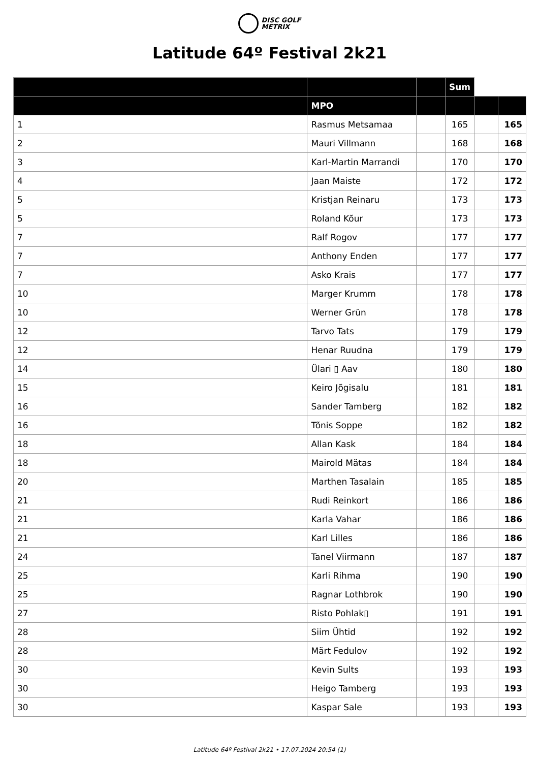DISC GOLF
METRIX
Latitude 64º Festival 2k21
| | | | Sum | | |
| --- | --- | --- | --- | --- | --- |
| | MPO | | | | |
| 1 | Rasmus Metsamaa | | 165 | | 165 |
| 2 | Mauri Villmann | | 168 | | 168 |
| 3 | Karl-Martin Marrandi | | 170 | | 170 |
| 4 | Jaan Maiste | | 172 | | 172 |
| 5 | Kristjan Reinaru | | 173 | | 173 |
| 5 | Roland Kõur | | 173 | | 173 |
| 7 | Ralf Rogov | | 177 | | 177 |
| 7 | Anthony Enden | | 177 | | 177 |
| 7 | Asko Krais | | 177 | | 177 |
| 10 | Marger Krumm | | 178 | | 178 |
| 10 | Werner Grün | | 178 | | 178 |
| 12 | Tarvo Tats | | 179 | | 179 |
| 12 | Henar Ruudna | | 179 | | 179 |
| 14 | Ülari ▯ Aav | | 180 | | 180 |
| 15 | Keiro Jõgisalu | | 181 | | 181 |
| 16 | Sander Tamberg | | 182 | | 182 |
| 16 | Tõnis Soppe | | 182 | | 182 |
| 18 | Allan Kask | | 184 | | 184 |
| 18 | Mairold Mätas | | 184 | | 184 |
| 20 | Marthen Tasalain | | 185 | | 185 |
| 21 | Rudi Reinkort | | 186 | | 186 |
| 21 | Karla Vahar | | 186 | | 186 |
| 21 | Karl Lilles | | 186 | | 186 |
| 24 | Tanel Viirmann | | 187 | | 187 |
| 25 | Karli Rihma | | 190 | | 190 |
| 25 | Ragnar Lothbrok | | 190 | | 190 |
| 27 | Risto Pohlak▯ | | 191 | | 191 |
| 28 | Siim Ühtid | | 192 | | 192 |
| 28 | Märt Fedulov | | 192 | | 192 |
| 30 | Kevin Sults | | 193 | | 193 |
| 30 | Heigo Tamberg | | 193 | | 193 |
| 30 | Kaspar Sale | | 193 | | 193 |
Latitude 64º Festival 2k21 • 17.07.2024 20:54 (1)